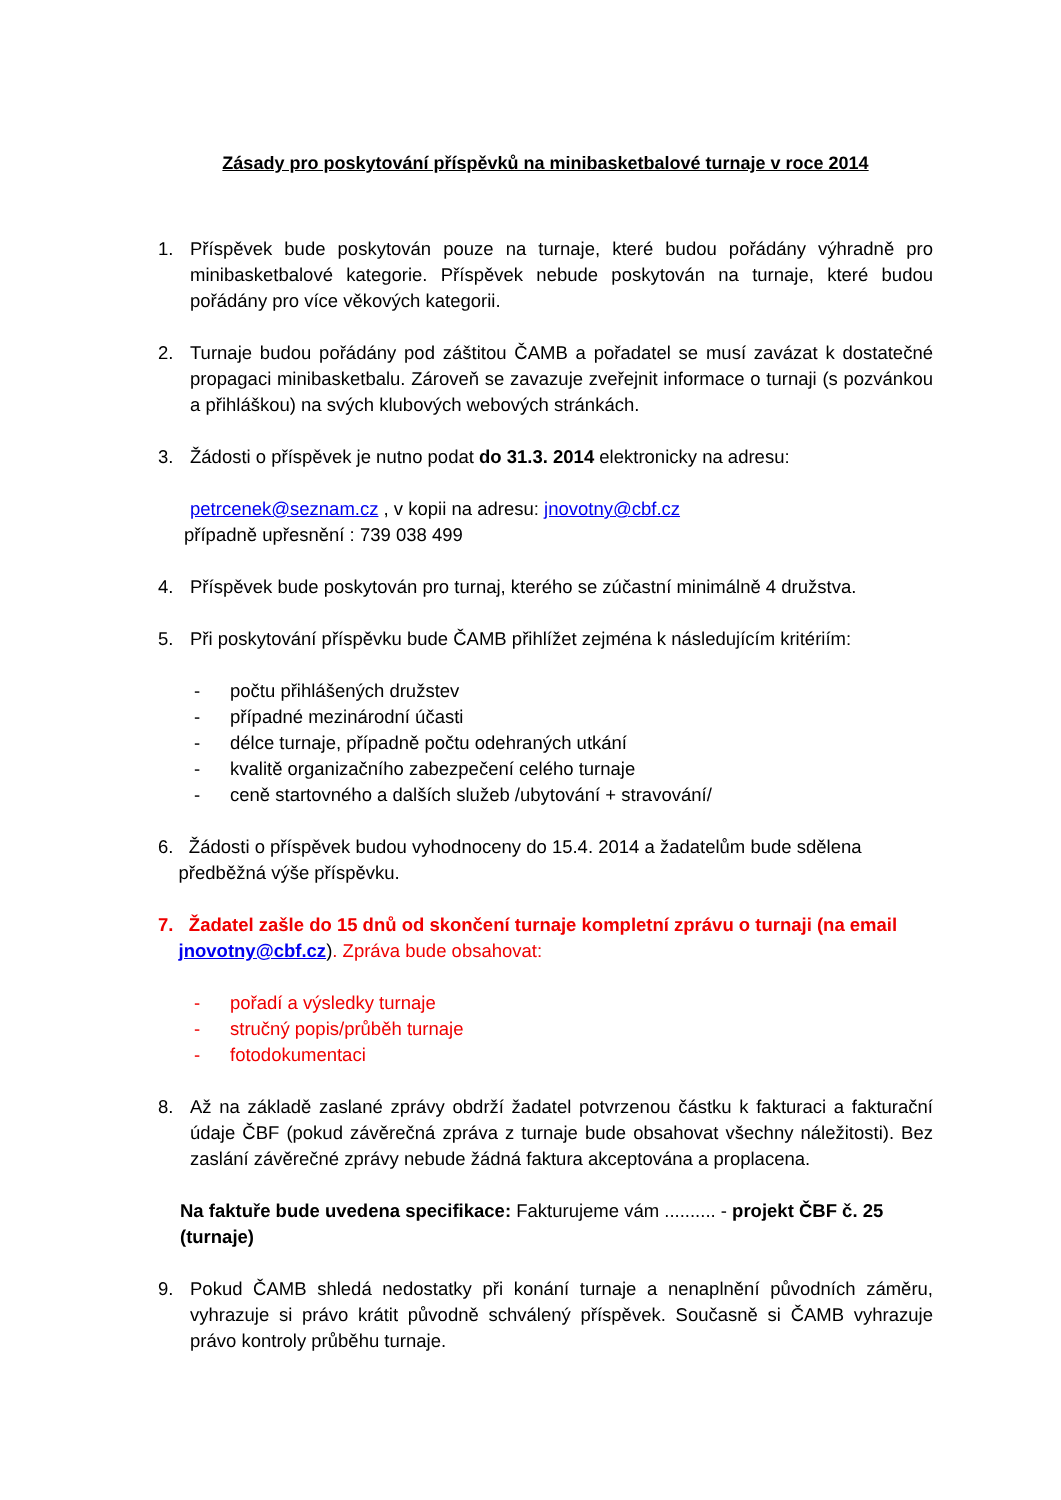Zásady pro poskytování příspěvků na minibasketbalové turnaje v roce 2014
1. Příspěvek bude poskytován pouze na turnaje, které budou pořádány výhradně pro minibasketbalové kategorie. Příspěvek nebude poskytován na turnaje, které budou pořádány pro více věkových kategorii.
2. Turnaje budou pořádány pod záštitou ČAMB a pořadatel se musí zavázat k dostatečné propagaci minibasketbalu. Zároveň se zavazuje zveřejnit informace o turnaji (s pozvánkou a přihláškou) na svých klubových webových stránkách.
3. Žádosti o příspěvek je nutno podat do 31.3. 2014 elektronicky na adresu:
petrcenek@seznam.cz , v kopii na adresu: jnovotny@cbf.cz
případně upřesnění : 739 038 499
4. Příspěvek bude poskytován pro turnaj, kterého se zúčastní minimálně 4 družstva.
5. Při poskytování příspěvku bude ČAMB přihlížet zejména k následujícím kritériím:
- počtu přihlášených družstev
- případné mezinárodní účasti
- délce turnaje, případně počtu odehraných utkání
- kvalitě organizačního zabezpečení celého turnaje
- ceně startovného a dalších služeb /ubytování + stravování/
6. Žádosti o příspěvek budou vyhodnoceny do 15.4. 2014 a žadatelům bude sdělena
předběžná výše příspěvku.
7. Žadatel zašle do 15 dnů od skončení turnaje kompletní zprávu o turnaji (na email
jnovotny@cbf.cz). Zpráva bude obsahovat:
- pořadí a výsledky turnaje
- stručný popis/průběh turnaje
- fotodokumentaci
8. Až na základě zaslané zprávy obdrží žadatel potvrzenou částku k fakturaci a fakturační údaje ČBF (pokud závěrečná zpráva z turnaje bude obsahovat všechny náležitosti). Bez zaslání závěrečné zprávy nebude žádná faktura akceptována a proplacena.
Na faktuře bude uvedena specifikace: Fakturujeme vám .......... - projekt ČBF č. 25 (turnaje)
9. Pokud ČAMB shledá nedostatky při konání turnaje a nenaplnění původních záměru, vyhrazuje si právo krátit původně schválený příspěvek. Současně si ČAMB vyhrazuje právo kontroly průběhu turnaje.